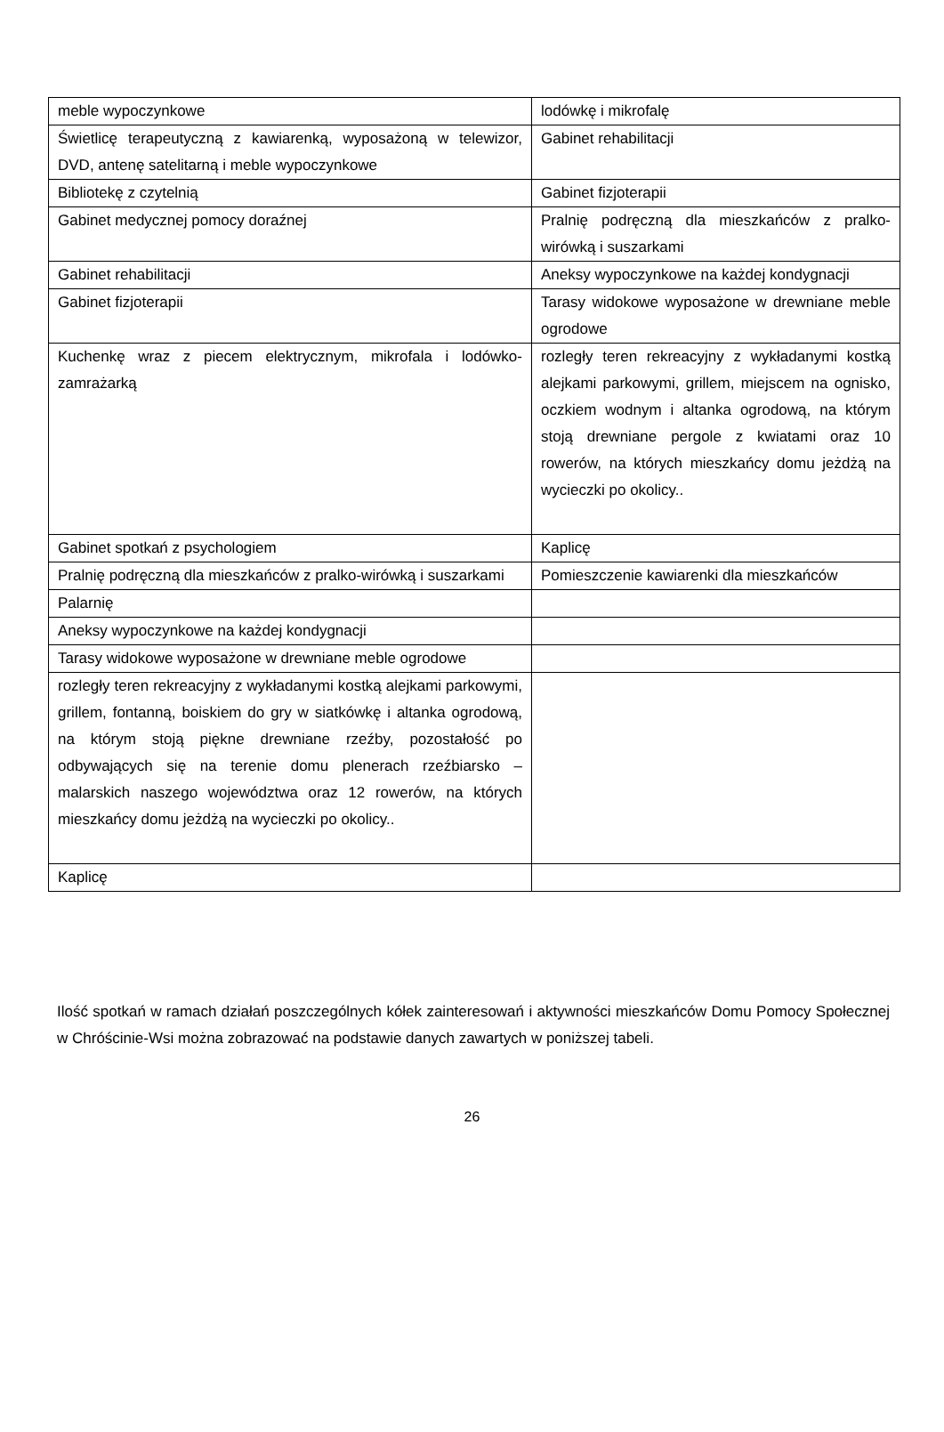| meble wypoczynkowe | lodówkę i mikrofalę |
| Świetlicę terapeutyczną z kawiarenką, wyposażoną w telewizor, DVD, antenę satelitarną i meble wypoczynkowe | Gabinet rehabilitacji |
| Bibliotekę z czytelnią | Gabinet fizjoterapii |
| Gabinet medycznej pomocy doraźnej | Pralnię podręczną dla mieszkańców z pralko-wirówką i suszarkami |
| Gabinet rehabilitacji | Aneksy wypoczynkowe na każdej kondygnacji |
| Gabinet fizjoterapii | Tarasy widokowe wyposażone w drewniane meble ogrodowe |
| Kuchenkę wraz z piecem elektrycznym, mikrofala i lodówko-zamrażarką | rozległy teren rekreacyjny z wykładanymi kostką alejkami parkowymi, grillem, miejscem na ognisko, oczkiem wodnym i altanka ogrodową, na którym stoją drewniane pergole z kwiatami oraz 10 rowerów, na których mieszkańcy domu jeżdżą na wycieczki po okolicy.. |
| Gabinet spotkań z psychologiem | Kaplicę |
| Pralnię podręczną dla mieszkańców z pralko-wirówką i suszarkami | Pomieszczenie kawiarenki dla mieszkańców |
| Palarnię | |
| Aneksy wypoczynkowe na każdej kondygnacji | |
| Tarasy widokowe wyposażone w drewniane meble ogrodowe | |
| rozległy teren rekreacyjny z wykładanymi kostką alejkami parkowymi, grillem, fontanną, boiskiem do gry w siatkówkę i altanka ogrodową, na którym stoją piękne drewniane rzeźby, pozostałość po odbywających się na terenie domu plenerach rzeźbiarsko – malarskich naszego województwa oraz 12 rowerów, na których mieszkańcy domu jeżdżą na wycieczki po okolicy.. | |
| Kaplicę | |
Ilość spotkań w ramach działań poszczególnych kółek zainteresowań i aktywności mieszkańców Domu Pomocy Społecznej w Chróścinie-Wsi można zobrazować na podstawie danych zawartych w poniższej tabeli.
26